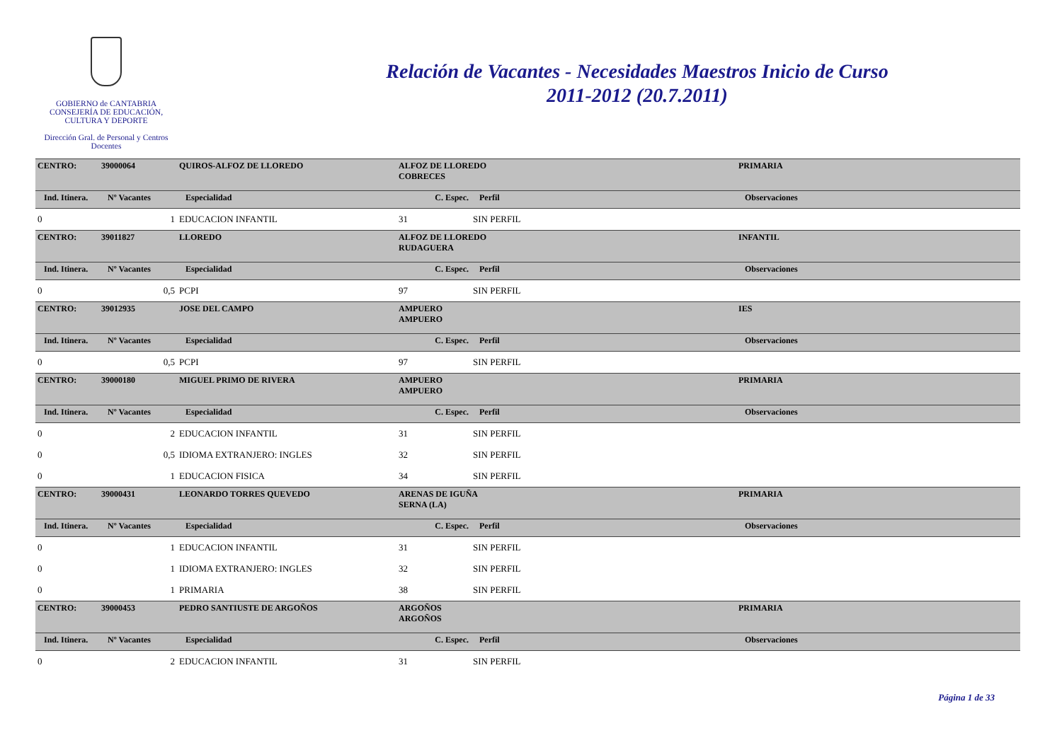GOBIERNO de CANTABRIA
CONSEJERÍA DE EDUCACIÓN,
CULTURA Y DEPORTE
Dirección Gral. de Personal y Centros
Docentes
Relación de Vacantes - Necesidades Maestros Inicio de Curso
2011-2012 (20.7.2011)
| CENTRO: | 39000064 | QUIROS-ALFOZ DE LLOREDO | ALFOZ DE LLOREDO COBRECES | | | PRIMARIA |
| Ind. Itinera. | Nº Vacantes | Especialidad | C. Espec. | Perfil | | Observaciones |
| 0 | 1 | EDUCACION INFANTIL | 31 | SIN PERFIL | | |
| CENTRO: | 39011827 | LLOREDO | ALFOZ DE LLOREDO RUDAGUERA | | | INFANTIL |
| Ind. Itinera. | Nº Vacantes | Especialidad | C. Espec. | Perfil | | Observaciones |
| 0 | 0,5 | PCPI | 97 | SIN PERFIL | | |
| CENTRO: | 39012935 | JOSE DEL CAMPO | AMPUERO AMPUERO | | | IES |
| Ind. Itinera. | Nº Vacantes | Especialidad | C. Espec. | Perfil | | Observaciones |
| 0 | 0,5 | PCPI | 97 | SIN PERFIL | | |
| CENTRO: | 39000180 | MIGUEL PRIMO DE RIVERA | AMPUERO AMPUERO | | | PRIMARIA |
| Ind. Itinera. | Nº Vacantes | Especialidad | C. Espec. | Perfil | | Observaciones |
| 0 | 2 | EDUCACION INFANTIL | 31 | SIN PERFIL | | |
| 0 | 0,5 | IDIOMA EXTRANJERO: INGLES | 32 | SIN PERFIL | | |
| 0 | 1 | EDUCACION FISICA | 34 | SIN PERFIL | | |
| CENTRO: | 39000431 | LEONARDO TORRES QUEVEDO | ARENAS DE IGUÑA SERNA (LA) | | | PRIMARIA |
| Ind. Itinera. | Nº Vacantes | Especialidad | C. Espec. | Perfil | | Observaciones |
| 0 | 1 | EDUCACION INFANTIL | 31 | SIN PERFIL | | |
| 0 | 1 | IDIOMA EXTRANJERO: INGLES | 32 | SIN PERFIL | | |
| 0 | 1 | PRIMARIA | 38 | SIN PERFIL | | |
| CENTRO: | 39000453 | PEDRO SANTIUSTE DE ARGOÑOS | ARGOÑOS ARGOÑOS | | | PRIMARIA |
| Ind. Itinera. | Nº Vacantes | Especialidad | C. Espec. | Perfil | | Observaciones |
| 0 | 2 | EDUCACION INFANTIL | 31 | SIN PERFIL | | |
Página 1 de 33